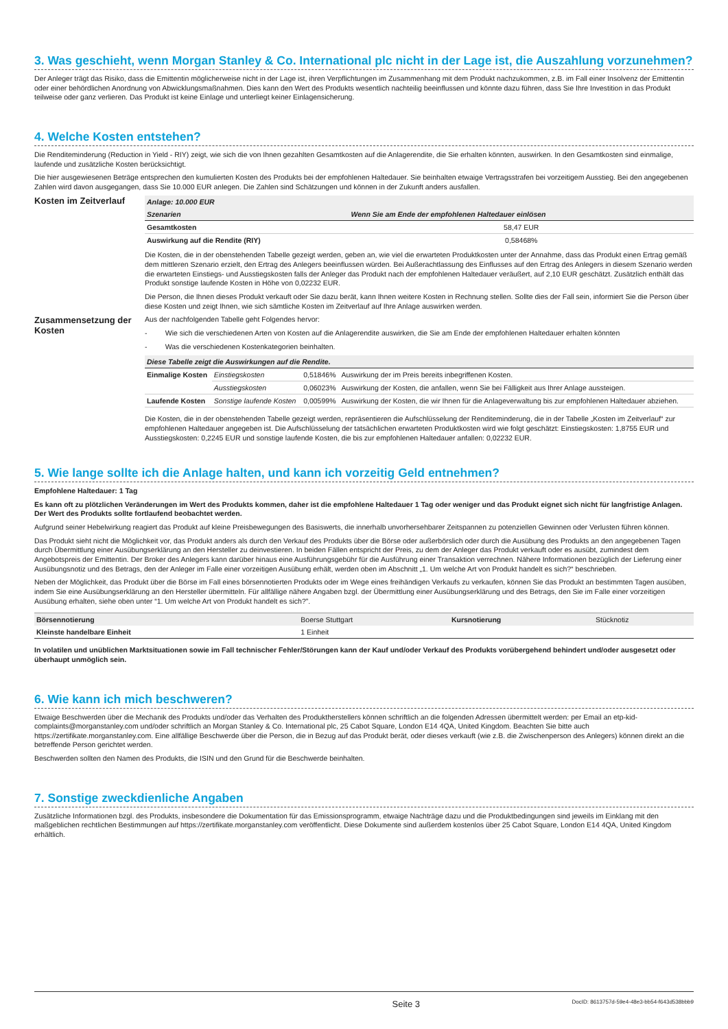3. Was geschieht, wenn Morgan Stanley & Co. International plc nicht in der Lage ist, die Auszahlung vorzunehmen?
Der Anleger trägt das Risiko, dass die Emittentin möglicherweise nicht in der Lage ist, ihren Verpflichtungen im Zusammenhang mit dem Produkt nachzukommen, z.B. im Fall einer Insolvenz der Emittentin oder einer behördlichen Anordnung von Abwicklungsmaßnahmen. Dies kann den Wert des Produkts wesentlich nachteilig beeinflussen und könnte dazu führen, dass Sie Ihre Investition in das Produkt teilweise oder ganz verlieren. Das Produkt ist keine Einlage und unterliegt keiner Einlagensicherung.
4. Welche Kosten entstehen?
Die Renditeminderung (Reduction in Yield - RIY) zeigt, wie sich die von Ihnen gezahlten Gesamtkosten auf die Anlagerendite, die Sie erhalten könnten, auswirken. In den Gesamtkosten sind einmalige, laufende und zusätzliche Kosten berücksichtigt.
Die hier ausgewiesenen Beträge entsprechen den kumulierten Kosten des Produkts bei der empfohlenen Haltedauer. Sie beinhalten etwaige Vertragsstrafen bei vorzeitigem Ausstieg. Bei den angegebenen Zahlen wird davon ausgegangen, dass Sie 10.000 EUR anlegen. Die Zahlen sind Schätzungen und können in der Zukunft anders ausfallen.
Kosten im Zeitverlauf
| Anlage: 10.000 EUR | |
| --- | --- |
| Szenarien | Wenn Sie am Ende der empfohlenen Haltedauer einlösen |
| Gesamtkosten | 58,47 EUR |
| Auswirkung auf die Rendite (RIY) | 0,58468% |
Die Kosten, die in der obenstehenden Tabelle gezeigt werden, geben an, wie viel die erwarteten Produktkosten unter der Annahme, dass das Produkt einen Ertrag gemäß dem mittleren Szenario erzielt, den Ertrag des Anlegers beeinflussen würden. Bei Außerachtlassung des Einflusses auf den Ertrag des Anlegers in diesem Szenario werden die erwarteten Einstiegs- und Ausstiegskosten falls der Anleger das Produkt nach der empfohlenen Haltedauer veräußert, auf 2,10 EUR geschätzt. Zusätzlich enthält das Produkt sonstige laufende Kosten in Höhe von 0,02232 EUR.
Die Person, die Ihnen dieses Produkt verkauft oder Sie dazu berät, kann Ihnen weitere Kosten in Rechnung stellen. Sollte dies der Fall sein, informiert Sie die Person über diese Kosten und zeigt Ihnen, wie sich sämtliche Kosten im Zeitverlauf auf Ihre Anlage auswirken werden.
Zusammensetzung der Kosten
Aus der nachfolgenden Tabelle geht Folgendes hervor:
- Wie sich die verschiedenen Arten von Kosten auf die Anlagerendite auswirken, die Sie am Ende der empfohlenen Haltedauer erhalten könnten
- Was die verschiedenen Kostenkategorien beinhalten.
| Diese Tabelle zeigt die Auswirkungen auf die Rendite. | | | |
| --- | --- | --- | --- |
| Einmalige Kosten | Einstiegskosten | 0,51846% | Auswirkung der im Preis bereits inbegriffenen Kosten. |
| | Ausstiegskosten | 0,06023% | Auswirkung der Kosten, die anfallen, wenn Sie bei Fälligkeit aus Ihrer Anlage aussteigen. |
| Laufende Kosten | Sonstige laufende Kosten | 0,00599% | Auswirkung der Kosten, die wir Ihnen für die Anlageverwaltung bis zur empfohlenen Haltedauer abziehen. |
Die Kosten, die in der obenstehenden Tabelle gezeigt werden, repräsentieren die Aufschlüsselung der Renditeminderung, die in der Tabelle „Kosten im Zeitverlauf“ zur empfohlenen Haltedauer angegeben ist. Die Aufschlüsselung der tatsächlichen erwarteten Produktkosten wird wie folgt geschätzt: Einstiegskosten: 1,8755 EUR und Ausstiegskosten: 0,2245 EUR und sonstige laufende Kosten, die bis zur empfohlenen Haltedauer anfallen: 0,02232 EUR.
5. Wie lange sollte ich die Anlage halten, und kann ich vorzeitig Geld entnehmen?
Empfohlene Haltedauer: 1 Tag
Es kann oft zu plötzlichen Veränderungen im Wert des Produkts kommen, daher ist die empfohlene Haltedauer 1 Tag oder weniger und das Produkt eignet sich nicht für langfristige Anlagen. Der Wert des Produkts sollte fortlaufend beobachtet werden.
Aufgrund seiner Hebelwirkung reagiert das Produkt auf kleine Preisbewegungen des Basiswerts, die innerhalb unvorhersehbarer Zeitspannen zu potenziellen Gewinnen oder Verlusten führen können.
Das Produkt sieht nicht die Möglichkeit vor, das Produkt anders als durch den Verkauf des Produkts über die Börse oder außerbörslich oder durch die Ausübung des Produkts an den angegebenen Tagen durch Übermittlung einer Ausübungserklärung an den Hersteller zu deinvestieren. In beiden Fällen entspricht der Preis, zu dem der Anleger das Produkt verkauft oder es ausübt, zumindest dem Angebotspreis der Emittentin. Der Broker des Anlegers kann darüber hinaus eine Ausführungsgebühr für die Ausführung einer Transaktion verrechnen. Nähere Informationen bezüglich der Lieferung einer Ausübungsnotiz und des Betrags, den der Anleger im Falle einer vorzeitigen Ausübung erhält, werden oben im Abschnitt „1. Um welche Art von Produkt handelt es sich?“ beschrieben.
Neben der Möglichkeit, das Produkt über die Börse im Fall eines börsennotierten Produkts oder im Wege eines freihändigen Verkaufs zu verkaufen, können Sie das Produkt an bestimmten Tagen ausüben, indem Sie eine Ausübungserklärung an den Hersteller übermitteln. Für allfällige nähere Angaben bzgl. der Übermittlung einer Ausübungserklärung und des Betrags, den Sie im Falle einer vorzeitigen Ausübung erhalten, siehe oben unter “1. Um welche Art von Produkt handelt es sich?”.
| Börsennotierung | Boerse Stuttgart | Kursnotierung | Stücknotiz |
| Kleinste handelbare Einheit | 1 Einheit | | |
In volatilen und unüblichen Marktsituationen sowie im Fall technischer Fehler/Störungen kann der Kauf und/oder Verkauf des Produkts vorübergehend behindert und/oder ausgesetzt oder überhaupt unmöglich sein.
6. Wie kann ich mich beschweren?
Etwaige Beschwerden über die Mechanik des Produkts und/oder das Verhalten des Produktherstellers können schriftlich an die folgenden Adressen übermittelt werden: per Email an etp-kid-complaints@morganstanley.com und/oder schriftlich an Morgan Stanley & Co. International plc, 25 Cabot Square, London E14 4QA, United Kingdom. Beachten Sie bitte auch https://zertifikate.morganstanley.com. Eine allfällige Beschwerde über die Person, die in Bezug auf das Produkt berät, oder dieses verkauft (wie z.B. die Zwischenperson des Anlegers) können direkt an die betreffende Person gerichtet werden.
Beschwerden sollten den Namen des Produkts, die ISIN und den Grund für die Beschwerde beinhalten.
7. Sonstige zweckdienliche Angaben
Zusätzliche Informationen bzgl. des Produkts, insbesondere die Dokumentation für das Emissionsprogramm, etwaige Nachträge dazu und die Produktbedingungen sind jeweils im Einklang mit den maßgeblichen rechtlichen Bestimmungen auf https://zertifikate.morganstanley.com veröffentlicht. Diese Dokumente sind außerdem kostenlos über 25 Cabot Square, London E14 4QA, United Kingdom erhältlich.
Seite 3 DocID: 8613757d-59e4-48e3-bb54-f643d538bbb9